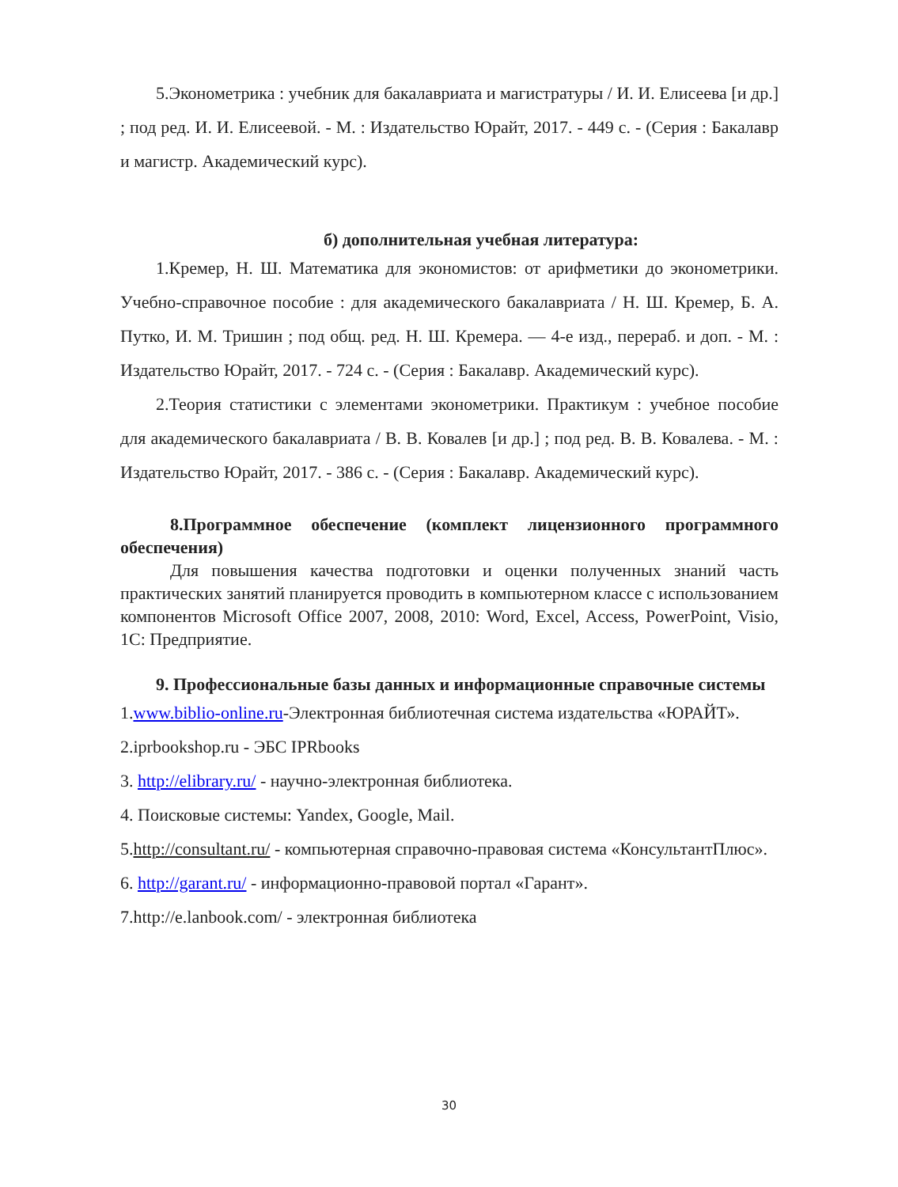5.Эконометрика : учебник для бакалавриата и магистратуры / И. И. Елисеева [и др.] ; под ред. И. И. Елисеевой. - М. : Издательство Юрайт, 2017. - 449 с. - (Серия : Бакалавр и магистр. Академический курс).
б) дополнительная учебная литература:
1.Кремер, Н. Ш. Математика для экономистов: от арифметики до эконометрики. Учебно-справочное пособие : для академического бакалавриата / Н. Ш. Кремер, Б. А. Путко, И. М. Тришин ; под общ. ред. Н. Ш. Кремера. — 4-е изд., перераб. и доп. - М. : Издательство Юрайт, 2017. - 724 с. - (Серия : Бакалавр. Академический курс).
2.Теория статистики с элементами эконометрики. Практикум : учебное пособие для академического бакалавриата / В. В. Ковалев [и др.] ; под ред. В. В. Ковалева. - М. : Издательство Юрайт, 2017. - 386 с. - (Серия : Бакалавр. Академический курс).
8.Программное обеспечение (комплект лицензионного программного обеспечения)
Для повышения качества подготовки и оценки полученных знаний часть практических занятий планируется проводить в компьютерном классе с использованием компонентов Microsoft Office 2007, 2008, 2010: Word, Excel, Access, PowerPoint, Visio, 1С: Предприятие.
9. Профессиональные базы данных и информационные справочные системы
1.www.biblio-online.ru-Электронная библиотечная система издательства «ЮРАЙТ».
2.iprbookshop.ru - ЭБС IPRbooks
3. http://elibrary.ru/ - научно-электронная библиотека.
4. Поисковые системы: Yandex, Google, Mail.
5.http://consultant.ru/ - компьютерная справочно-правовая система «КонсультантПлюс».
6. http://garant.ru/ - информационно-правовой портал «Гарант».
7.http://e.lanbook.com/ - электронная библиотека
30